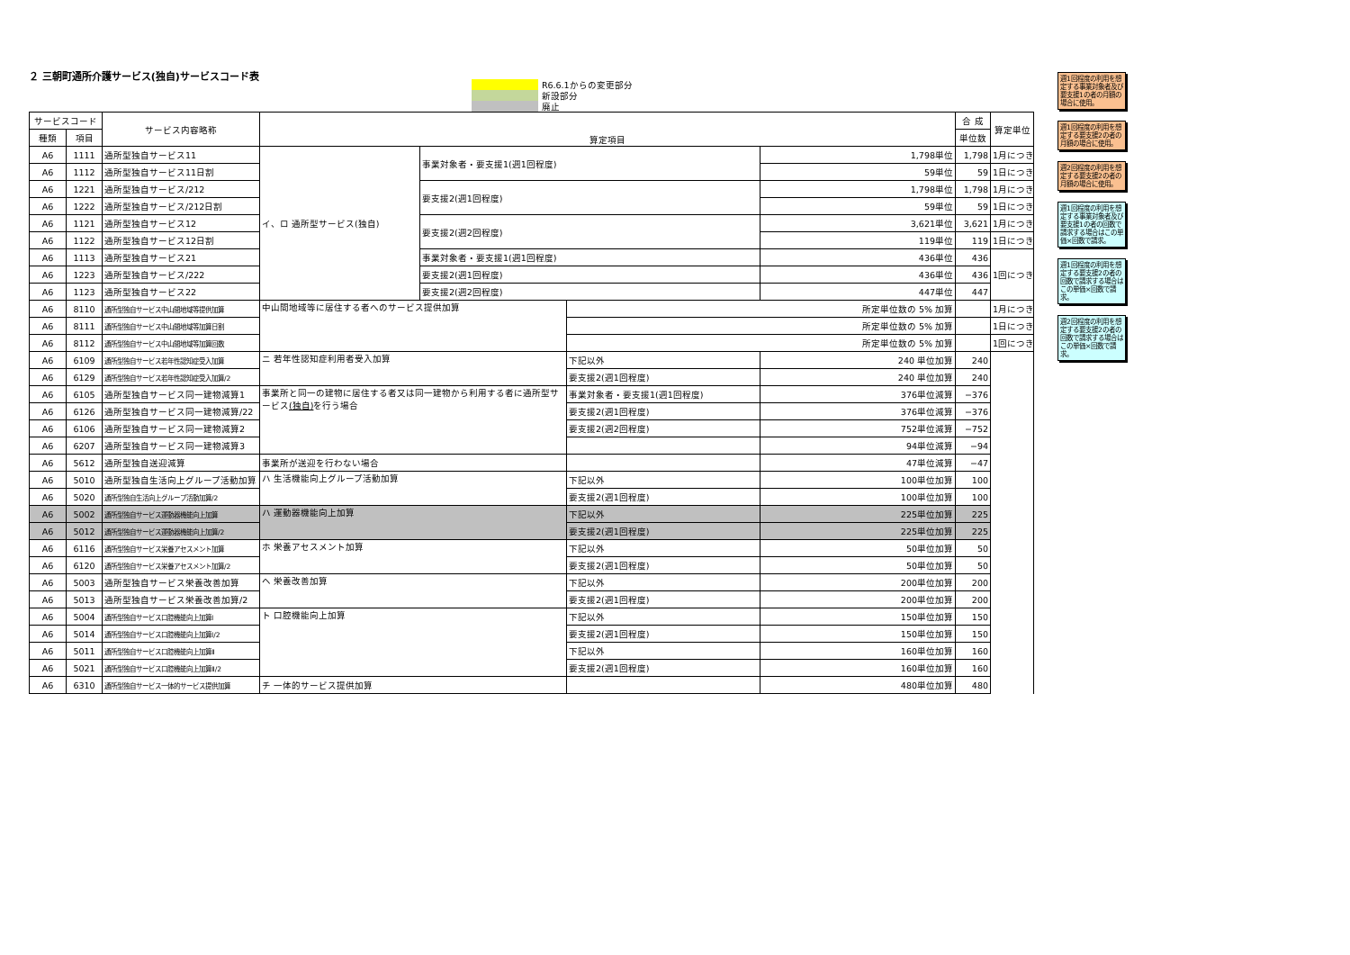２ 三朝町通所介護サービス(独自)サービスコード表
R6.6.1からの変更部分
新設部分
廃止
| サービスコード | | サービス内容略称 | 算定項目 | | | | 合 成 | 算定単位 |
| 種類 | 項目 | | | | | | 単位数 | |
| A6 | 1111 | 通所型独自サービス11 | イ、ロ 通所型サービス(独自) | 事業対象者・要支援1(週1回程度) | | 1,798単位 | 1,798 | 1月につき |
| A6 | 1112 | 通所型独自サービス11日割 | | | | 59単位 | 59 | 1日につき |
| A6 | 1221 | 通所型独自サービス/212 | | 要支援2(週1回程度) | | 1,798単位 | 1,798 | 1月につき |
| A6 | 1222 | 通所型独自サービス/212日割 | | | | 59単位 | 59 | 1日につき |
| A6 | 1121 | 通所型独自サービス12 | | 要支援2(週2回程度) | | 3,621単位 | 3,621 | 1月につき |
| A6 | 1122 | 通所型独自サービス12日割 | | | | 119単位 | 119 | 1日につき |
| A6 | 1113 | 通所型独自サービス21 | | 事業対象者・要支援1(週1回程度) | | 436単位 | 436 | 1回につき |
| A6 | 1223 | 通所型独自サービス/222 | | 要支援2(週1回程度) | | 436単位 | 436 | |
| A6 | 1123 | 通所型独自サービス22 | | 要支援2(週2回程度) | | 447単位 | 447 | |
| A6 | 8110 | 通所型独自サービス中山間地域等提供加算 | 中山間地域等に居住する者へのサービス提供加算 | | 所定単位数の 5% 加算 | | | 1月につき |
| A6 | 8111 | 通所型独自サービス中山間地域等加算日割 | | | 所定単位数の 5% 加算 | | | 1日につき |
| A6 | 8112 | 通所型独自サービス中山間地域等加算回数 | | | 所定単位数の 5% 加算 | | | 1回につき |
| A6 | 6109 | 通所型独自サービス若年性認知症受入加算 | ニ 若年性認知症利用者受入加算 | | 下記以外 | 240 単位加算 | 240 | |
| A6 | 6129 | 通所型独自サービス若年性認知症受入加算/2 | | | 要支援2(週1回程度) | 240 単位加算 | 240 | |
| A6 | 6105 | 通所型独自サービス同一建物減算1 | 事業所と同一の建物に居住する者又は同一建物から利用する者に通所型サービス (独自) を行う場合 | | 事業対象者・要支援1(週1回程度) | 376単位減算 | −376 | |
| A6 | 6126 | 通所型独自サービス同一建物減算/22 | | | 要支援2(週1回程度) | 376単位減算 | −376 | |
| A6 | 6106 | 通所型独自サービス同一建物減算2 | | | 要支援2(週2回程度) | 752単位減算 | −752 | |
| A6 | 6207 | 通所型独自サービス同一建物減算3 | | | | 94単位減算 | −94 | |
| A6 | 5612 | 通所型独自送迎減算 | 事業所が送迎を行わない場合 | | | 47単位減算 | −47 | |
| A6 | 5010 | 通所型独自生活向上グループ活動加算 | ハ 生活機能向上グループ活動加算 | | 下記以外 | 100単位加算 | 100 | |
| A6 | 5020 | 通所型独自生活向上グループ活動加算/2 | | | 要支援2(週1回程度) | 100単位加算 | 100 | |
| A6 | 5002 | 通所型独自サービス運動器機能向上加算 | ハ 運動器機能向上加算 | | 下記以外 | 225単位加算 | 225 | |
| A6 | 5012 | 通所型独自サービス運動器機能向上加算/2 | | | 要支援2(週1回程度) | 225単位加算 | 225 | |
| A6 | 6116 | 通所型独自サービス栄養アセスメント加算 | ホ 栄養アセスメント加算 | | 下記以外 | 50単位加算 | 50 | |
| A6 | 6120 | 通所型独自サービス栄養アセスメント加算/2 | | | 要支援2(週1回程度) | 50単位加算 | 50 | |
| A6 | 5003 | 通所型独自サービス栄養改善加算 | ヘ 栄養改善加算 | | 下記以外 | 200単位加算 | 200 | |
| A6 | 5013 | 通所型独自サービス栄養改善加算/2 | | | 要支援2(週1回程度) | 200単位加算 | 200 | |
| A6 | 5004 | 通所型独自サービス口腔機能向上加算Ⅰ | ト 口腔機能向上加算 | | 下記以外 | 150単位加算 | 150 | |
| A6 | 5014 | 通所型独自サービス口腔機能向上加算Ⅰ/2 | | | 要支援2(週1回程度) | 150単位加算 | 150 | |
| A6 | 5011 | 通所型独自サービス口腔機能向上加算Ⅱ | | | 下記以外 | 160単位加算 | 160 | |
| A6 | 5021 | 通所型独自サービス口腔機能向上加算Ⅱ/2 | | | 要支援2(週1回程度) | 160単位加算 | 160 | |
| A6 | 6310 | 通所型独自サービス一体的サービス提供加算 | チ 一体的サービス提供加算 | | | 480単位加算 | 480 | |
週1回程度の利用を想定する事業対象者及び要支援1の者の月額の場合に使用。
週1回程度の利用を想定する要支援2の者の月額の場合に使用。
週2回程度の利用を想定する要支援2の者の月額の場合に使用。
週1回程度の利用を想定する事業対象者及び要支援1の者の回数で請求する場合はこの単価×回数で請求。
週1回程度の利用を想定する要支援2の者の回数で請求する場合はこの単価×回数で請求。
週2回程度の利用を想定する要支援2の者の回数で請求する場合はこの単価×回数で請求。